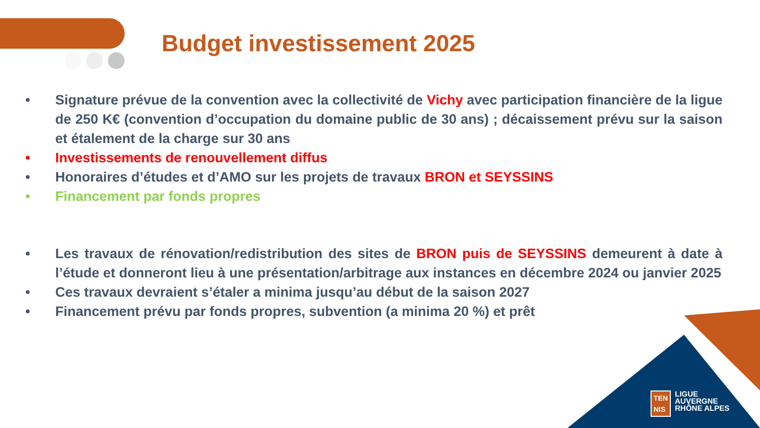Budget investissement 2025
• Signature prévue de la convention avec la collectivité de Vichy avec participation financière de la ligue de 250 K€ (convention d’occupation du domaine public de 30 ans) ; décaissement prévu sur la saison et étalement de la charge sur 30 ans
• Investissements de renouvellement diffus
• Honoraires d’études et d’AMO sur les projets de travaux BRON et SEYSSINS
• Financement par fonds propres
• Les travaux de rénovation/redistribution des sites de BRON puis de SEYSSINS demeurent à date à l’étude et donneront lieu à une présentation/arbitrage aux instances en décembre 2024 ou janvier 2025
• Ces travaux devraient s’étaler a minima jusqu’au début de la saison 2027
• Financement prévu par fonds propres, subvention (a minima 20 %) et prêt
TEN
NIS
LIGUE
AUVERGNE
RHÔNE ALPES